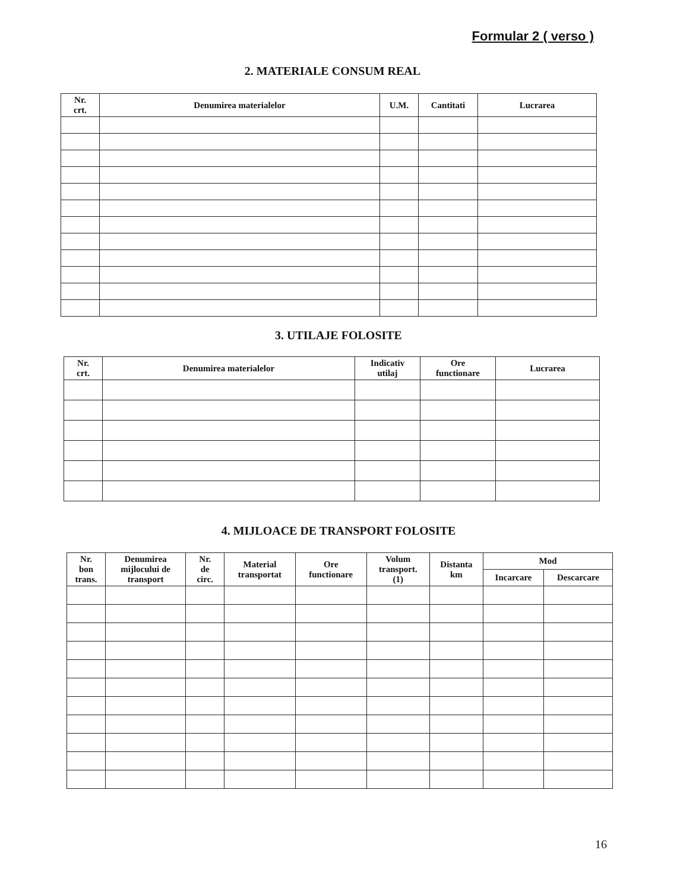Formular 2 ( verso )
2. MATERIALE CONSUM REAL
| Nr. crt. | Denumirea materialelor | U.M. | Cantitati | Lucrarea |
| --- | --- | --- | --- | --- |
3. UTILAJE FOLOSITE
| Nr. crt. | Denumirea materialelor | Indicativ utilaj | Ore functionare | Lucrarea |
| --- | --- | --- | --- | --- |
4. MIJLOACE DE TRANSPORT FOLOSITE
| Nr. bon trans. | Denumirea mijlocului de transport | Nr. de circ. | Material transportat | Ore functionare | Volum transport. (1) | Distanta km | Mod | |
| --- | --- | --- | --- | --- | --- | --- | --- | --- |
| | | | | | | | Incarcare | Descarcare |
16